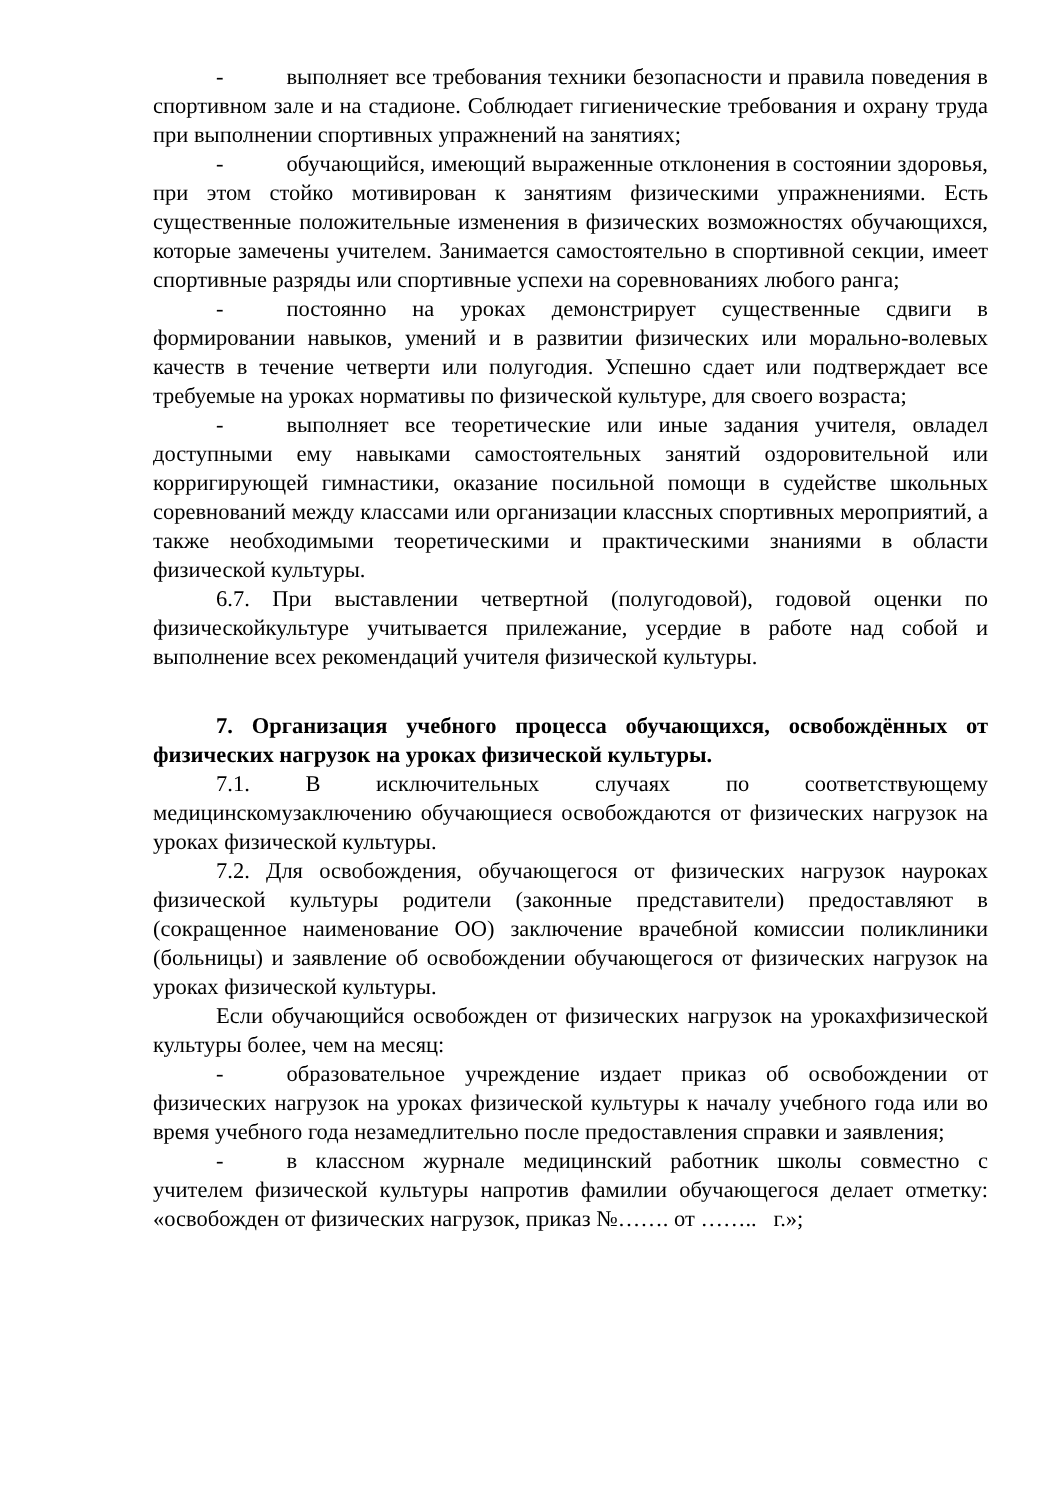- выполняет все требования техники безопасности и правила поведения в спортивном зале и на стадионе. Соблюдает гигиенические требования и охрану труда при выполнении спортивных упражнений на занятиях;
- обучающийся, имеющий выраженные отклонения в состоянии здоровья, при этом стойко мотивирован к занятиям физическими упражнениями. Есть существенные положительные изменения в физических возможностях обучающихся, которые замечены учителем. Занимается самостоятельно в спортивной секции, имеет спортивные разряды или спортивные успехи на соревнованиях любого ранга;
- постоянно на уроках демонстрирует существенные сдвиги в формировании навыков, умений и в развитии физических или морально-волевых качеств в течение четверти или полугодия. Успешно сдает или подтверждает все требуемые на уроках нормативы по физической культуре, для своего возраста;
- выполняет все теоретические или иные задания учителя, овладел доступными ему навыками самостоятельных занятий оздоровительной или корригирующей гимнастики, оказание посильной помощи в судействе школьных соревнований между классами или организации классных спортивных мероприятий, а также необходимыми теоретическими и практическими знаниями в области физической культуры.
6.7. При выставлении четвертной (полугодовой), годовой оценки по физическойкультуре учитывается прилежание, усердие в работе над собой и выполнение всех рекомендаций учителя физической культуры.
7. Организация учебного процесса обучающихся, освобождённых от физических нагрузок на уроках физической культуры.
7.1. В исключительных случаях по соответствующему медицинскомузаключению обучающиеся освобождаются от физических нагрузок на уроках физической культуры.
7.2. Для освобождения, обучающегося от физических нагрузок науроках физической культуры родители (законные представители) предоставляют в (сокращенное наименование ОО) заключение врачебной комиссии поликлиники (больницы) и заявление об освобождении обучающегося от физических нагрузок на уроках физической культуры.
Если обучающийся освобожден от физических нагрузок на урокахфизической культуры более, чем на месяц:
- образовательное учреждение издает приказ об освобождении от физических нагрузок на уроках физической культуры к началу учебного года или во время учебного года незамедлительно после предоставления справки и заявления;
- в классном журнале медицинский работник школы совместно с учителем физической культуры напротив фамилии обучающегося делает отметку: «освобожден от физических нагрузок, приказ №……. от …….. г.»;